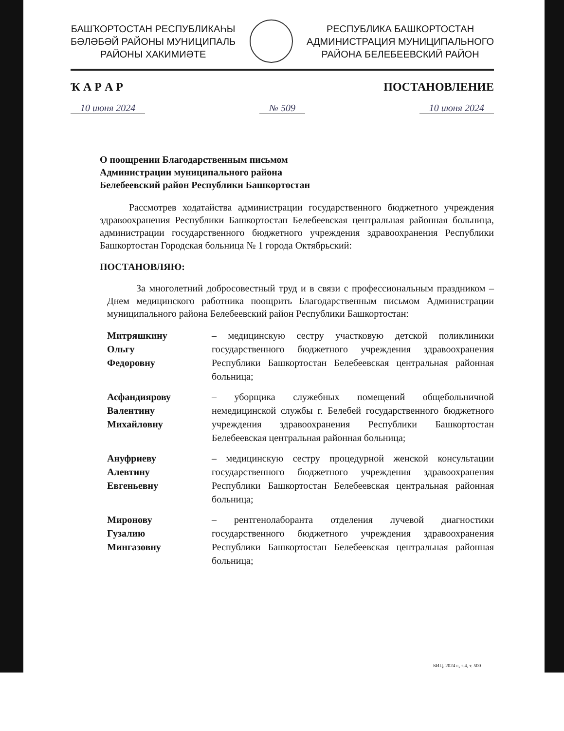БАШҠОРТОСТАН РЕСПУБЛИКАҺЫ
БӘЛӘБӘЙ РАЙОНЫ МУНИЦИПАЛЬ
РАЙОНЫ ХАКИМИӘТЕ
РЕСПУБЛИКА БАШКОРТОСТАН
АДМИНИСТРАЦИЯ МУНИЦИПАЛЬНОГО
РАЙОНА БЕЛЕБЕЕВСКИЙ РАЙОН
Ҡ А Р А Р ПОСТАНОВЛЕНИЕ
10 июня 2024 № 509 10 июня 2024
О поощрении Благодарственным письмом
Администрации муниципального района
Белебеевский район Республики Башкортостан
Рассмотрев ходатайства администрации государственного бюджетного учреждения здравоохранения Республики Башкортостан Белебеевская центральная районная больница, администрации государственного бюджетного учреждения здравоохранения Республики Башкортостан Городская больница № 1 города Октябрьский:
ПОСТАНОВЛЯЮ:
За многолетний добросовестный труд и в связи с профессиональным праздником – Днем медицинского работника поощрить Благодарственным письмом Администрации муниципального района Белебеевский район Республики Башкортостан:
Митряшкину
Ольгу
Федоровну
– медицинскую сестру участковую детской поликлиники государственного бюджетного учреждения здравоохранения Республики Башкортостан Белебеевская центральная районная больница;
Асфандиярову
Валентину
Михайловну
– уборщика служебных помещений общебольничной немедицинской службы г. Белебей государственного бюджетного учреждения здравоохранения Республики Башкортостан Белебеевская центральная районная больница;
Ануфриеву
Алевтину
Евгеньевну
– медицинскую сестру процедурной женской консультации государственного бюджетного учреждения здравоохранения Республики Башкортостан Белебеевская центральная районная больница;
Миронову
Гузалию
Мингазовну
– рентгенолаборанта отделения лучевой диагностики государственного бюджетного учреждения здравоохранения Республики Башкортостан Белебеевская центральная районная больница;
БИЦ. 2024 г., з.4, т. 500